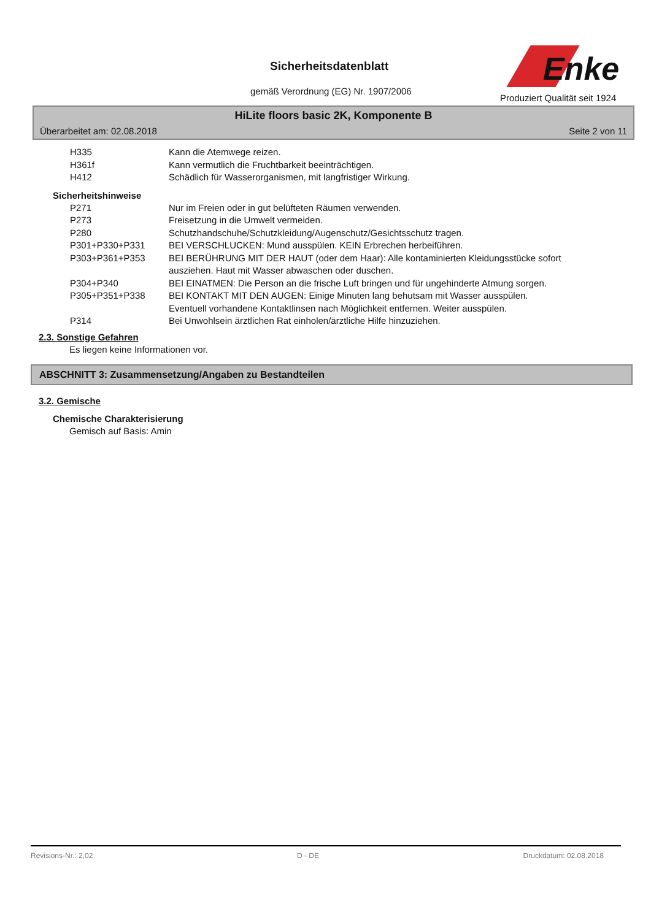Sicherheitsdatenblatt
gemäß Verordnung (EG) Nr. 1907/2006
Enke
Produziert Qualität seit 1924
HiLite floors basic 2K, Komponente B
Überarbeitet am: 02.08.2018 Seite 2 von 11
H335 Kann die Atemwege reizen.
H361f Kann vermutlich die Fruchtbarkeit beeinträchtigen.
H412 Schädlich für Wasserorganismen, mit langfristiger Wirkung.
Sicherheitshinweise
P271 Nur im Freien oder in gut belüfteten Räumen verwenden.
P273 Freisetzung in die Umwelt vermeiden.
P280 Schutzhandschuhe/Schutzkleidung/Augenschutz/Gesichtsschutz tragen.
P301+P330+P331 BEI VERSCHLUCKEN: Mund ausspülen. KEIN Erbrechen herbeiführen.
P303+P361+P353 BEI BERÜHRUNG MIT DER HAUT (oder dem Haar): Alle kontaminierten Kleidungsstücke sofort ausziehen. Haut mit Wasser abwaschen oder duschen.
P304+P340 BEI EINATMEN: Die Person an die frische Luft bringen und für ungehinderte Atmung sorgen.
P305+P351+P338 BEI KONTAKT MIT DEN AUGEN: Einige Minuten lang behutsam mit Wasser ausspülen. Eventuell vorhandene Kontaktlinsen nach Möglichkeit entfernen. Weiter ausspülen.
P314 Bei Unwohlsein ärztlichen Rat einholen/ärztliche Hilfe hinzuziehen.
2.3. Sonstige Gefahren
Es liegen keine Informationen vor.
ABSCHNITT 3: Zusammensetzung/Angaben zu Bestandteilen
3.2. Gemische
Chemische Charakterisierung
Gemisch auf Basis: Amin
Revisions-Nr.: 2,02 D - DE Druckdatum: 02.08.2018